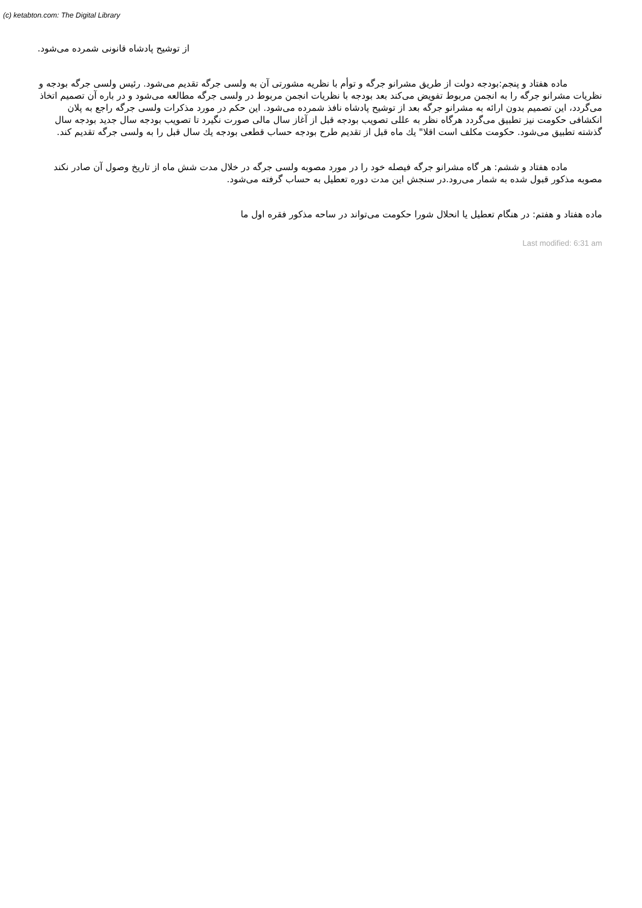(c) ketabton.com: The Digital Library
از توشیح پادشاه قانونی شمرده می‌شود.
ماده هفتاد و پنجم:بودجه دولت از طریق مشرانو جرگه و توأم با نظریه مشورتی آن به ولسی جرگه تقدیم می‌شود. رئیس ولسی جرگه بودجه و نظریات مشرانو جرگه را به انجمن مربوط تفویض می‌کند بعد بودجه با نظریات انجمن مربوط در ولسی جرگه مطالعه می‌شود و در باره آن تصمیم اتخاذ می‌گردد، این تصمیم بدون ارائه به مشرانو جرگه بعد از توشیح پادشاه نافذ شمرده می‌شود. این حکم در مورد مذکرات ولسی جرگه راجع به پلان انکشافی حکومت نیز تطبیق می‌گردد هرگاه نظر به عللی تصویب بودجه قبل از آغاز سال مالی صورت نگیرد تا تصویب بودجه سال جدید بودجه سال گذشته تطبیق می‌شود. حکومت مکلف است اقلا" یك ماه قبل از تقدیم طرح بودجه حساب قطعی بودجه یك سال قبل را به ولسی جرگه تقدیم کند.
ماده هفتاد و ششم: هر گاه مشرانو جرگه فیصله خود را در مورد مصوبه ولسی جرگه در خلال مدت شش ماه از تاریخ وصول آن صادر نکند مصوبه مذکور قبول شده به شمار می‌رود.در سنجش این مدت دوره تعطیل به حساب گرفته می‌شود.
ماده هفتاد و هفتم: در هنگام تعطیل یا انحلال شورا حکومت می‌تواند در ساحه مذکور فقره اول ما
Last modified: 6:31 am